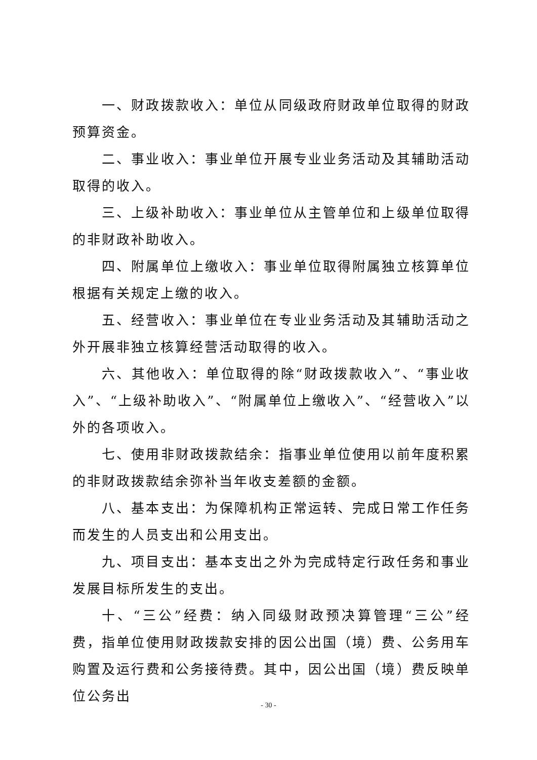一、财政拨款收入：单位从同级政府财政单位取得的财政预算资金。
二、事业收入：事业单位开展专业业务活动及其辅助活动取得的收入。
三、上级补助收入：事业单位从主管单位和上级单位取得的非财政补助收入。
四、附属单位上缴收入：事业单位取得附属独立核算单位根据有关规定上缴的收入。
五、经营收入：事业单位在专业业务活动及其辅助活动之外开展非独立核算经营活动取得的收入。
六、其他收入：单位取得的除“财政拨款收入”、“事业收入”、“上级补助收入”、“附属单位上缴收入”、“经营收入”以外的各项收入。
七、使用非财政拨款结余：指事业单位使用以前年度积累的非财政拨款结余弥补当年收支差额的金额。
八、基本支出：为保障机构正常运转、完成日常工作任务而发生的人员支出和公用支出。
九、项目支出：基本支出之外为完成特定行政任务和事业发展目标所发生的支出。
十、“三公”经费：纳入同级财政预决算管理“三公”经费，指单位使用财政拨款安排的因公出国（境）费、公务用车购置及运行费和公务接待费。其中，因公出国（境）费反映单位公务出
- 30 -